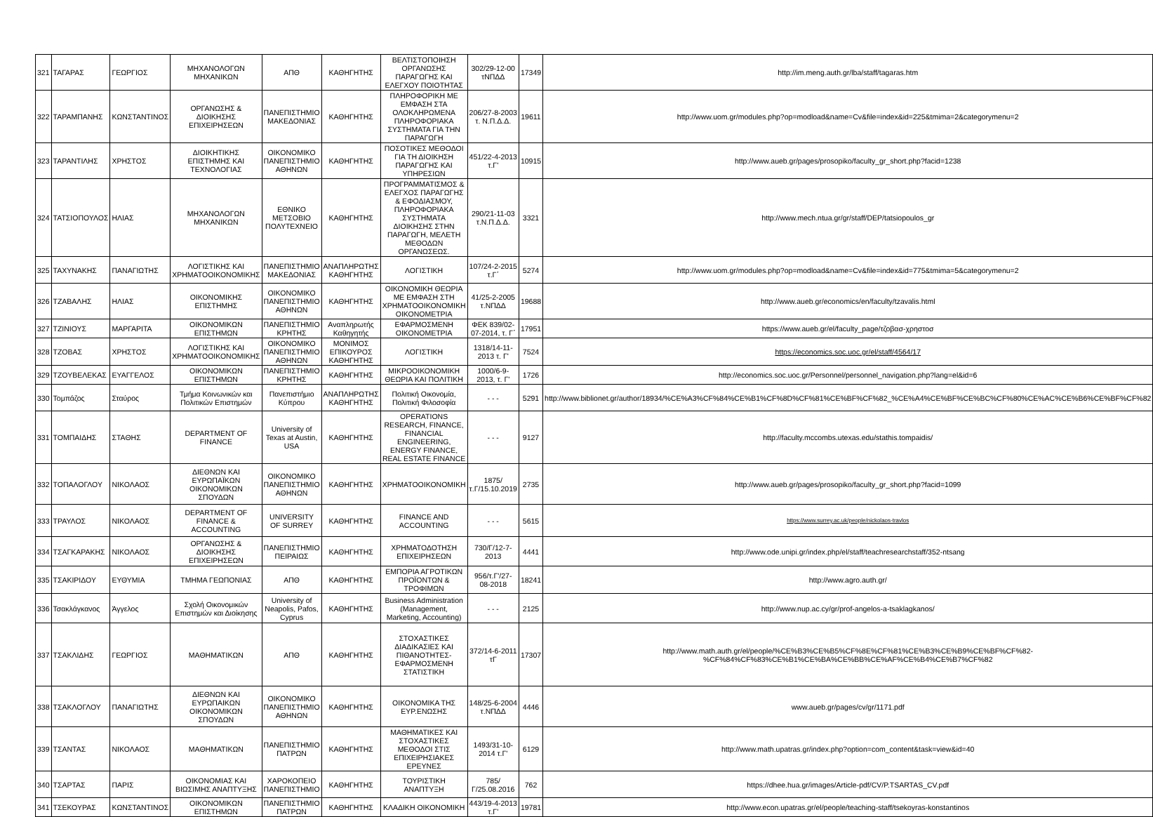| 321 | ΤΑΓΑΡΑΣ | ΓΕΩΡΓΙΟΣ | ΜΗΧΑΝΟΛΟΓΩΝ ΜΗΧΑΝΙΚΩΝ | ΑΠΘ | ΚΑΘΗΓΗΤΗΣ | ΒΕΛΤΙΣΤΟΠΟΙΗΣΗ ΟΡΓΑΝΩΣΗΣ ΠΑΡΑΓΩΓΗΣ ΚΑΙ ΕΛΕΓΧΟΥ ΠΟΙΟΤΗΤΑΣ | 302/29-12-00 τΝΠΔΔ | 17349 | http://im.meng.auth.gr/lba/staff/tagaras.htm |
| 322 | ΤΑΡΑΜΠΑΝΗΣ | ΚΩΝΣΤΑΝΤΙΝΟΣ | ΟΡΓΑΝΩΣΗΣ & ΔΙΟΙΚΗΣΗΣ ΕΠΙΧΕΙΡΗΣΕΩΝ | ΠΑΝΕΠΙΣΤΗΜΙΟ ΜΑΚΕΔΟΝΙΑΣ | ΚΑΘΗΓΗΤΗΣ | ΠΛΗΡΟΦΟΡΙΚΗ ΜΕ ΕΜΦΑΣΗ ΣΤΑ ΟΛΟΚΛΗΡΩΜΕΝΑ ΠΛΗΡΟΦΟΡΙΑΚΑ ΣΥΣΤΗΜΑΤΑ ΓΙΑ ΤΗΝ ΠΑΡΑΓΩΓΗ | 206/27-8-2003 τ. Ν.Π.Δ.Δ. | 19611 | http://www.uom.gr/modules.php?op=modload&name=Cv&file=index&id=225&tmima=2&categorymenu=2 |
| 323 | ΤΑΡΑΝΤΙΛΗΣ | ΧΡΗΣΤΟΣ | ΔΙΟΙΚΗΤΙΚΗΣ ΕΠΙΣΤΗΜΗΣ ΚΑΙ ΤΕΧΝΟΛΟΓΙΑΣ | ΟΙΚΟΝΟΜΙΚΟ ΠΑΝΕΠΙΣΤΗΜΙΟ ΑΘΗΝΩΝ | ΚΑΘΗΓΗΤΗΣ | ΠΟΣΟΤΙΚΕΣ ΜΕΘΟΔΟΙ ΓΙΑ ΤΗ ΔΙΟΙΚΗΣΗ ΠΑΡΑΓΩΓΗΣ ΚΑΙ ΥΠΗΡΕΣΙΩΝ | 451/22-4-2013 τ.Γ' | 10915 | http://www.aueb.gr/pages/prosopiko/faculty_gr_short.php?facid=1238 |
| 324 | ΤΑΤΣΙΟΠΟΥΛΟΣ | ΗΛΙΑΣ | ΜΗΧΑΝΟΛΟΓΩΝ ΜΗΧΑΝΙΚΩΝ | ΕΘΝΙΚΟ ΜΕΤΣΟΒΙΟ ΠΟΛΥΤΕΧΝΕΙΟ | ΚΑΘΗΓΗΤΗΣ | ΠΡΟΓΡΑΜΜΑΤΙΣΜΟΣ & ΕΛΕΓΧΟΣ ΠΑΡΑΓΩΓΗΣ & ΕΦΟΔΙΑΣΜΟΥ, ΠΛΗΡΟΦΟΡΙΑΚΑ ΣΥΣΤΗΜΑΤΑ ΔΙΟΙΚΗΣΗΣ ΣΤΗΝ ΠΑΡΑΓΩΓΗ, ΜΕΛΕΤΗ ΜΕΘΟΔΩΝ ΟΡΓΑΝΩΣΕΩΣ. | 290/21-11-03 τ.Ν.Π.Δ.Δ. | 3321 | http://www.mech.ntua.gr/gr/staff/DEP/tatsiopoulos_gr |
| 325 | ΤΑΧΥΝΑΚΗΣ | ΠΑΝΑΓΙΩΤΗΣ | ΛΟΓΙΣΤΙΚΗΣ ΚΑΙ ΧΡΗΜΑΤΟΟΙΚΟΝΟΜΙΚΗΣ | ΠΑΝΕΠΙΣΤΗΜΙΟ ΜΑΚΕΔΟΝΙΑΣ | ΑΝΑΠΛΗΡΩΤΗΣ ΚΑΘΗΓΗΤΗΣ | ΛΟΓΙΣΤΙΚΗ | 107/24-2-2015 τ.Γ΄ | 5274 | http://www.uom.gr/modules.php?op=modload&name=Cv&file=index&id=775&tmima=5&categorymenu=2 |
| 326 | ΤΖΑΒΑΛΗΣ | ΗΛΙΑΣ | ΟΙΚΟΝΟΜΙΚΗΣ ΕΠΙΣΤΗΜΗΣ | ΟΙΚΟΝΟΜΙΚΟ ΠΑΝΕΠΙΣΤΗΜΙΟ ΑΘΗΝΩΝ | ΚΑΘΗΓΗΤΗΣ | ΟΙΚΟΝΟΜΙΚΗ ΘΕΩΡΙΑ ΜΕ ΕΜΦΑΣΗ ΣΤΗ ΧΡΗΜΑΤΟΟΙΚΟΝΟΜΙΚΗ ΟΙΚΟΝΟΜΕΤΡΙΑ | 41/25-2-2005 τ.ΝΠΔΔ | 19688 | http://www.aueb.gr/economics/en/faculty/tzavalis.html |
| 327 | ΤΖΙΝΙΟΥΣ | ΜΑΡΓΑΡΙΤΑ | ΟΙΚΟΝΟΜΙΚΩΝ ΕΠΙΣΤΗΜΩΝ | ΠΑΝΕΠΙΣΤΗΜΙΟ ΚΡΗΤΗΣ | Αναπληρωτής Καθηγητής | ΕΦΑΡΜΟΣΜΕΝΗ ΟΙΚΟΝΟΜΕΤΡΙΑ | ΦΕΚ 839/02-07-2014, τ. Γ΄ | 17951 | https://www.aueb.gr/el/faculty_page/τζοβασ-χρηστοσ |
| 328 | ΤΖΟΒΑΣ | ΧΡΗΣΤΟΣ | ΛΟΓΙΣΤΙΚΗΣ ΚΑΙ ΧΡΗΜΑΤΟΟΙΚΟΝΟΜΙΚΗΣ | ΟΙΚΟΝΟΜΙΚΟ ΠΑΝΕΠΙΣΤΗΜΙΟ ΑΘΗΝΩΝ | ΜΟΝΙΜΟΣ ΕΠΙΚΟΥΡΟΣ ΚΑΘΗΓΗΤΗΣ | ΛΟΓΙΣΤΙΚΗ | 1318/14-11-2013 τ. Γ' | 7524 | https://economics.soc.uoc.gr/el/staff/4564/17 |
| 329 | ΤΖΟΥΒΕΛΕΚΑΣ | ΕΥΑΓΓΕΛΟΣ | ΟΙΚΟΝΟΜΙΚΩΝ ΕΠΙΣΤΗΜΩΝ | ΠΑΝΕΠΙΣΤΗΜΙΟ ΚΡΗΤΗΣ | ΚΑΘΗΓΗΤΗΣ | ΜΙΚΡΟΟΙΚΟΝΟΜΙΚΗ ΘΕΩΡΙΑ ΚΑΙ ΠΟΛΙΤΙΚΗ | 1000/6-9-2013, τ. Γ' | 1726 | http://economics.soc.uoc.gr/Personnel/personnel_navigation.php?lang=el&id=6 |
| 330 | Τομπάζος | Σταύρος | Τμήμα Κοινωνικών και Πολιτικών Επιστημών | Πανεπιστήμιο Κύπρου | ΑΝΑΠΛΗΡΩΤΗΣ ΚΑΘΗΓΗΤΗΣ | Πολιτική Οικονομία, Πολιτική Φιλοσοφία | - - - | 5291 | http://www.biblionet.gr/author/18934/%CE%A3%CF%84%CE%B1%CF%8D%CF%81%CE%BF%CF%82_%CE%A4%CE%BF%CE%BC%CF%80%CE%AC%CE%B6%CE%BF%CF%82 |
| 331 | ΤΟΜΠΑΙΔΗΣ | ΣΤΑΘΗΣ | DEPARTMENT OF FINANCE | University of Texas at Austin, USA | ΚΑΘΗΓΗΤΗΣ | OPERATIONS RESEARCH, FINANCE, FINANCIAL ENGINEERING, ENERGY FINANCE, REAL ESTATE FINANCE | - - - | 9127 | http://faculty.mccombs.utexas.edu/stathis.tompaidis/ |
| 332 | ΤΟΠΑΛΟΓΛΟΥ | ΝΙΚΟΛΑΟΣ | ΔΙΕΘΝΩΝ ΚΑΙ ΕΥΡΩΠΑΪΚΩΝ ΟΙΚΟΝΟΜΙΚΩΝ ΣΠΟΥΔΩΝ | ΟΙΚΟΝΟΜΙΚΟ ΠΑΝΕΠΙΣΤΗΜΙΟ ΑΘΗΝΩΝ | ΚΑΘΗΓΗΤΗΣ | ΧΡΗΜΑΤΟΟΙΚΟΝΟΜΙΚΗ | 1875/τ.Γ/15.10.2019 | 2735 | http://www.aueb.gr/pages/prosopiko/faculty_gr_short.php?facid=1099 |
| 333 | ΤΡΑΥΛΟΣ | ΝΙΚΟΛΑΟΣ | DEPARTMENT OF FINANCE & ACCOUNTING | UNIVERSITY OF SURREY | ΚΑΘΗΓΗΤΗΣ | FINANCE AND ACCOUNTING | - - - | 5615 | https://www.surrey.ac.uk/people/nickolaos-travlos |
| 334 | ΤΣΑΓΚΑΡΑΚΗΣ | ΝΙΚΟΛΑΟΣ | ΟΡΓΑΝΩΣΗΣ & ΔΙΟΙΚΗΣΗΣ ΕΠΙΧΕΙΡΗΣΕΩΝ | ΠΑΝΕΠΙΣΤΗΜΙΟ ΠΕΙΡΑΙΩΣ | ΚΑΘΗΓΗΤΗΣ | ΧΡΗΜΑΤΟΔΟΤΗΣΗ ΕΠΙΧΕΙΡΗΣΕΩΝ | 730/Γ/12-7-2013 | 4441 | http://www.ode.unipi.gr/index.php/el/staff/teachresearchstaff/352-ntsang |
| 335 | ΤΣΑΚΙΡΙΔΟΥ | ΕΥΘΥΜΙΑ | ΤΜΗΜΑ ΓΕΩΠΟΝΙΑΣ | ΑΠΘ | ΚΑΘΗΓΗΤΗΣ | ΕΜΠΟΡΙΑ ΑΓΡΟΤΙΚΩΝ ΠΡΟΪΟΝΤΩΝ & ΤΡΟΦΙΜΩΝ | 956/τ.Γ'/27-08-2018 | 18241 | http://www.agro.auth.gr/ |
| 336 | Τσακλάγκανος | Άγγελος | Σχολή Οικονομικών Επιστημών και Διοίκησης | University of Neapolis, Pafos, Cyprus | ΚΑΘΗΓΗΤΗΣ | Business Administration (Management, Marketing, Accounting) | - - - | 2125 | http://www.nup.ac.cy/gr/prof-angelos-a-tsaklagkanos/ |
| 337 | ΤΣΑΚΛΙΔΗΣ | ΓΕΩΡΓΙΟΣ | ΜΑΘΗΜΑΤΙΚΩΝ | ΑΠΘ | ΚΑΘΗΓΗΤΗΣ | ΣΤΟΧΑΣΤΙΚΕΣ ΔΙΑΔΙΚΑΣΙΕΣ ΚΑΙ ΠΙΘΑΝΟΤΗΤΕΣ-ΕΦΑΡΜΟΣΜΕΝΗ ΣΤΑΤΙΣΤΙΚΗ | 372/14-6-2011 τΓ | 17307 | http://www.math.auth.gr/el/people/%CE%B3%CE%B5%CF%8E%CF%81%CE%B3%CE%B9%CE%BF%CF%82-%CF%84%CF%83%CE%B1%CE%BA%CE%BB%CE%AF%CE%B4%CE%B7%CF%82 |
| 338 | ΤΣΑΚΛΟΓΛΟΥ | ΠΑΝΑΓΙΩΤΗΣ | ΔΙΕΘΝΩΝ ΚΑΙ ΕΥΡΩΠΑΙΚΩΝ ΟΙΚΟΝΟΜΙΚΩΝ ΣΠΟΥΔΩΝ | ΟΙΚΟΝΟΜΙΚΟ ΠΑΝΕΠΙΣΤΗΜΙΟ ΑΘΗΝΩΝ | ΚΑΘΗΓΗΤΗΣ | ΟΙΚΟΝΟΜΙΚΑ ΤΗΣ ΕΥΡ.ΕΝΩΣΗΣ | 148/25-6-2004 τ.ΝΠΔΔ | 4446 | www.aueb.gr/pages/cv/gr/1171.pdf |
| 339 | ΤΣΑΝΤΑΣ | ΝΙΚΟΛΑΟΣ | ΜΑΘΗΜΑΤΙΚΩΝ | ΠΑΝΕΠΙΣΤΗΜΙΟ ΠΑΤΡΩΝ | ΚΑΘΗΓΗΤΗΣ | ΜΑΘΗΜΑΤΙΚΕΣ ΚΑΙ ΣΤΟΧΑΣΤΙΚΕΣ ΜΕΘΟΔΟΙ ΣΤΙΣ ΕΠΙΧΕΙΡΗΣΙΑΚΕΣ ΕΡΕΥΝΕΣ | 1493/31-10-2014 τ.Γ' | 6129 | http://www.math.upatras.gr/index.php?option=com_content&task=view&id=40 |
| 340 | ΤΣΑΡΤΑΣ | ΠΑΡΙΣ | ΟΙΚΟΝΟΜΙΑΣ ΚΑΙ ΒΙΩΣΙΜΗΣ ΑΝΑΠΤΥΞΗΣ | ΧΑΡΟΚΟΠΕΙΟ ΠΑΝΕΠΙΣΤΗΜΙΟ | ΚΑΘΗΓΗΤΗΣ | ΤΟΥΡΙΣΤΙΚΗ ΑΝΑΠΤΥΞΗ | 785/Γ/25.08.2016 | 762 | https://dhee.hua.gr/images/Article-pdf/CV/P.TSARTAS_CV.pdf |
| 341 | ΤΣΕΚΟΥΡΑΣ | ΚΩΝΣΤΑΝΤΙΝΟΣ | ΟΙΚΟΝΟΜΙΚΩΝ ΕΠΙΣΤΗΜΩΝ | ΠΑΝΕΠΙΣΤΗΜΙΟ ΠΑΤΡΩΝ | ΚΑΘΗΓΗΤΗΣ | ΚΛΑΔΙΚΗ ΟΙΚΟΝΟΜΙΚΗ | 443/19-4-2013 τ.Γ' | 19781 | http://www.econ.upatras.gr/el/people/teaching-staff/tsekoyras-konstantinos |